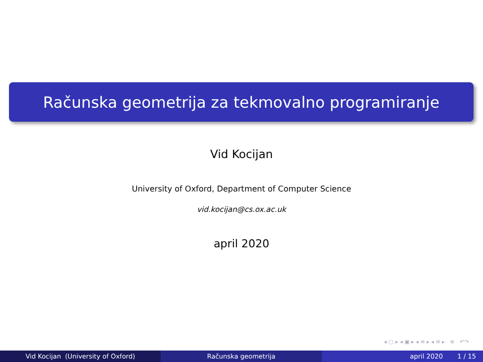Računska geometrija za tekmovalno programiranje
Vid Kocijan
University of Oxford, Department of Computer Science
vid.kocijan@cs.ox.ac.uk
april 2020
◂ ▢ ▸ ◂ ▣ ▸ ◂ ≡ ▸ ◂ ≡ ▸ ≡ ↶↷
Vid Kocijan (University of Oxford) Računska geometrija april 2020 1 / 15